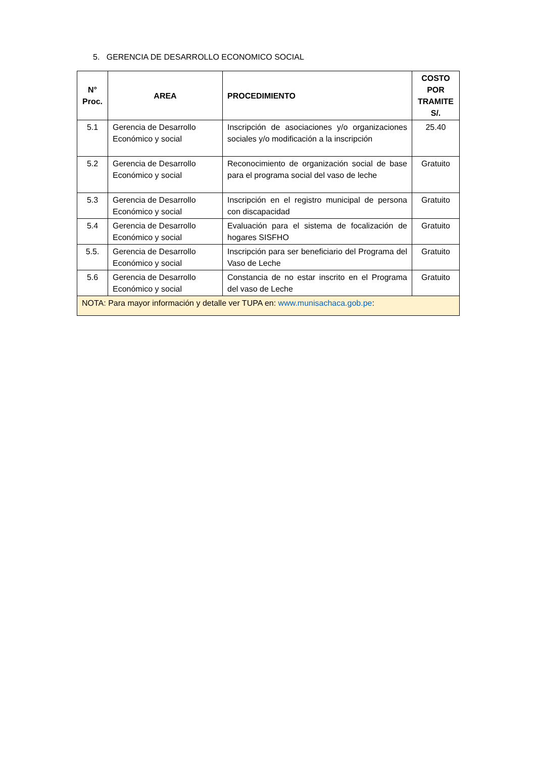5. GERENCIA DE DESARROLLO ECONOMICO SOCIAL
| N° Proc. | AREA | PROCEDIMIENTO | COSTO POR TRAMITE S/. |
| --- | --- | --- | --- |
| 5.1 | Gerencia de Desarrollo Económico y social | Inscripción de asociaciones y/o organizaciones sociales y/o modificación a la inscripción | 25.40 |
| 5.2 | Gerencia de Desarrollo Económico y social | Reconocimiento de organización social de base para el programa social del vaso de leche | Gratuito |
| 5.3 | Gerencia de Desarrollo Económico y social | Inscripción en el registro municipal de persona con discapacidad | Gratuito |
| 5.4 | Gerencia de Desarrollo Económico y social | Evaluación para el sistema de focalización de hogares SISFHO | Gratuito |
| 5.5. | Gerencia de Desarrollo Económico y social | Inscripción para ser beneficiario del Programa del Vaso de Leche | Gratuito |
| 5.6 | Gerencia de Desarrollo Económico y social | Constancia de no estar inscrito en el Programa del vaso de Leche | Gratuito |
| NOTA: Para mayor información y detalle ver TUPA en: www.munisachaca.gob.pe : | | | |